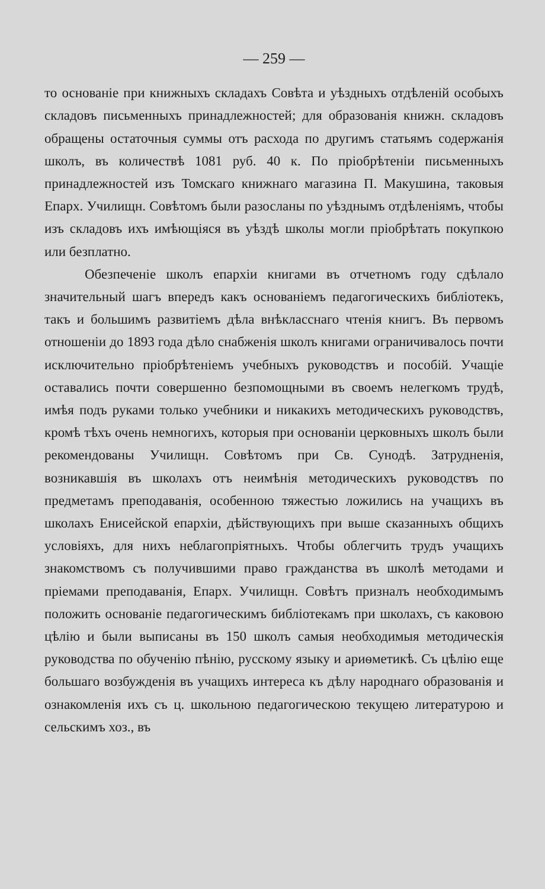— 259 —
то основаніе при книжныхъ складахъ Совѣта и уѣздныхъ отдѣленій особыхъ складовъ письменныхъ принадлежностей; для образованія книжн. складовъ обращены остаточныя суммы отъ расхода по другимъ статьямъ содержанія школъ, въ количествѣ 1081 руб. 40 к. По пріобрѣтеніи письменныхъ принадлежностей изъ Томскаго книжнаго магазина П. Макушина, таковыя Епарх. Училищн. Совѣтомъ были разосланы по уѣзднымъ отдѣленіямъ, чтобы изъ складовъ ихъ имѣющіяся въ уѣздѣ школы могли пріобрѣтать покупкою или безплатно.
Обезпеченіе школъ епархіи книгами въ отчетномъ году сдѣлало значительный шагъ впередъ какъ основаніемъ педагогическихъ библіотекъ, такъ и большимъ развитіемъ дѣла внѣкласснаго чтенія книгъ. Въ первомъ отношеніи до 1893 года дѣло снабженія школъ книгами ограничивалось почти исключительно пріобрѣтеніемъ учебныхъ руководствъ и пособій. Учащіе оставались почти совершенно безпомощными въ своемъ нелегкомъ трудѣ, имѣя подъ руками только учебники и никакихъ методическихъ руководствъ, кромѣ тѣхъ очень немногихъ, которыя при основаніи церковныхъ школъ были рекомендованы Училищн. Совѣтомъ при Св. Сунодѣ. Затрудненія, возникавшія въ школахъ отъ неимѣнія методическихъ руководствъ по предметамъ преподаванія, особенною тяжестью ложились на учащихъ въ школахъ Енисейской епархіи, дѣйствующихъ при выше сказанныхъ общихъ условіяхъ, для нихъ неблагопріятныхъ. Чтобы облегчить трудъ учащихъ знакомствомъ съ получившими право гражданства въ школѣ методами и пріемами преподаванія, Епарх. Училищн. Совѣтъ призналъ необходимымъ положить основаніе педагогическимъ библіотекамъ при школахъ, съ каковою цѣлію и были выписаны въ 150 школъ самыя необходимыя методическія руководства по обученію пѣнію, русскому языку и ариѳметикѣ. Съ цѣлію еще большаго возбужденія въ учащихъ интереса къ дѣлу народнаго образованія и ознакомленія ихъ съ ц. школьною педагогическою текущею литературою и сельскимъ хоз., въ